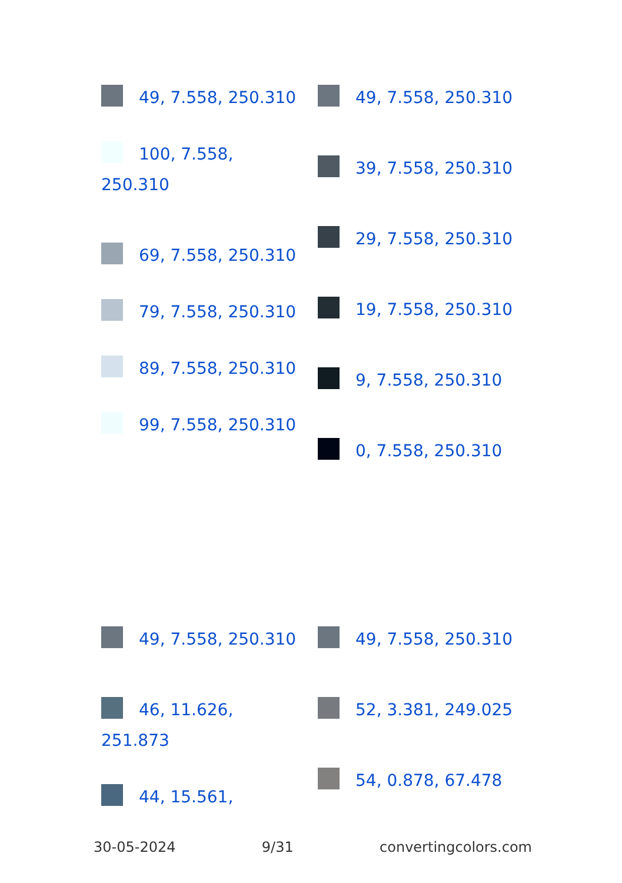49, 7.558, 250.310
100, 7.558, 250.310
69, 7.558, 250.310
79, 7.558, 250.310
89, 7.558, 250.310
99, 7.558, 250.310
49, 7.558, 250.310
39, 7.558, 250.310
29, 7.558, 250.310
19, 7.558, 250.310
9, 7.558, 250.310
0, 7.558, 250.310
49, 7.558, 250.310
46, 11.626, 251.873
44, 15.561,
49, 7.558, 250.310
52, 3.381, 249.025
54, 0.878, 67.478
30-05-2024 9/31 convertingcolors.com